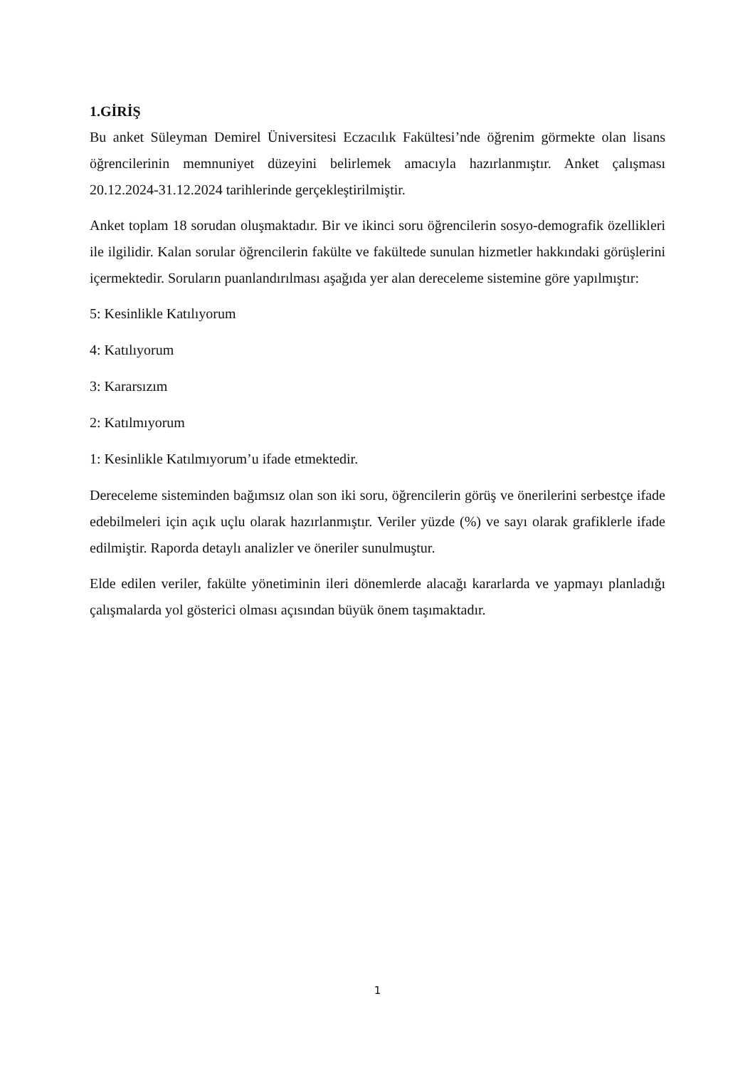1.GİRİŞ
Bu anket Süleyman Demirel Üniversitesi Eczacılık Fakültesi’nde öğrenim görmekte olan lisans öğrencilerinin memnuniyet düzeyini belirlemek amacıyla hazırlanmıştır. Anket çalışması 20.12.2024-31.12.2024 tarihlerinde gerçekleştirilmiştir.
Anket toplam 18 sorudan oluşmaktadır. Bir ve ikinci soru öğrencilerin sosyo-demografik özellikleri ile ilgilidir. Kalan sorular öğrencilerin fakülte ve fakültede sunulan hizmetler hakkındaki görüşlerini içermektedir. Soruların puanlandırılması aşağıda yer alan dereceleme sistemine göre yapılmıştır:
5: Kesinlikle Katılıyorum
4: Katılıyorum
3: Kararsızım
2: Katılmıyorum
1: Kesinlikle Katılmıyorum’u ifade etmektedir.
Dereceleme sisteminden bağımsız olan son iki soru, öğrencilerin görüş ve önerilerini serbestçe ifade edebilmeleri için açık uçlu olarak hazırlanmıştır. Veriler yüzde (%) ve sayı olarak grafiklerle ifade edilmiştir. Raporda detaylı analizler ve öneriler sunulmuştur.
Elde edilen veriler, fakülte yönetiminin ileri dönemlerde alacağı kararlarda ve yapmayı planladığı çalışmalarda yol gösterici olması açısından büyük önem taşımaktadır.
1